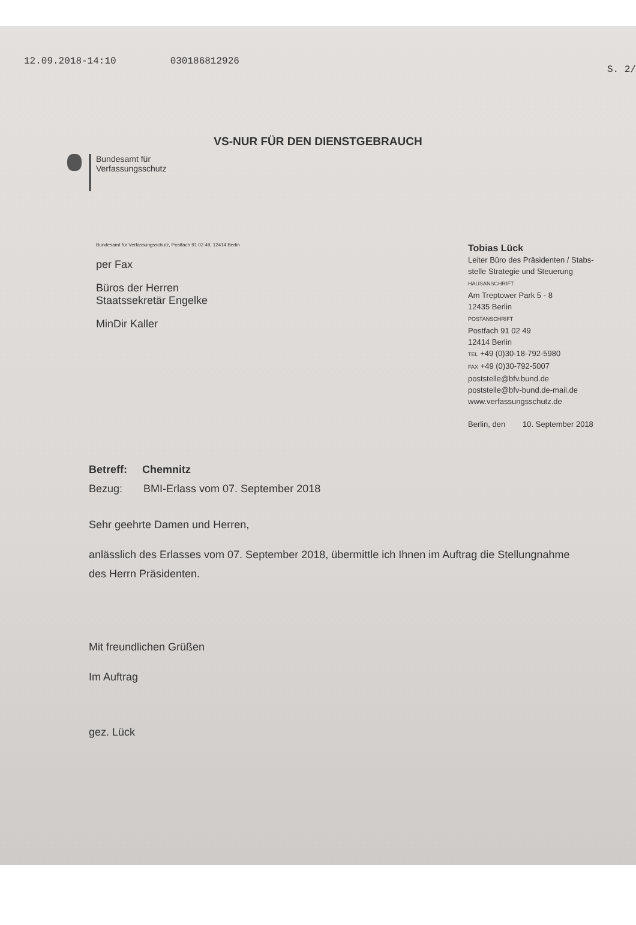12.09.2018-14:10 030186812926
S. 2/
VS-NUR FÜR DEN DIENSTGEBRAUCH
Bundesamt für
Verfassungsschutz
Bundesamt für Verfassungsschutz, Postfach 91 02 49, 12414 Berlin
per Fax
Büros der Herren
Staatssekretär Engelke
MinDir Kaller
Tobias Lück
Leiter Büro des Präsidenten / Stabs-
stelle Strategie und Steuerung
HAUSANSCHRIFT
Am Treptower Park 5 - 8
12435 Berlin
POSTANSCHRIFT
Postfach 91 02 49
12414 Berlin
TEL +49 (0)30-18-792-5980
FAX +49 (0)30-792-5007
poststelle@bfv.bund.de
poststelle@bfv-bund.de-mail.de
www.verfassungsschutz.de
Berlin, den 10. September 2018
Betreff: Chemnitz
Bezug: BMI-Erlass vom 07. September 2018
Sehr geehrte Damen und Herren,
anlässlich des Erlasses vom 07. September 2018, übermittle ich Ihnen im Auftrag die Stellungnahme des Herrn Präsidenten.
Mit freundlichen Grüßen
Im Auftrag
gez. Lück